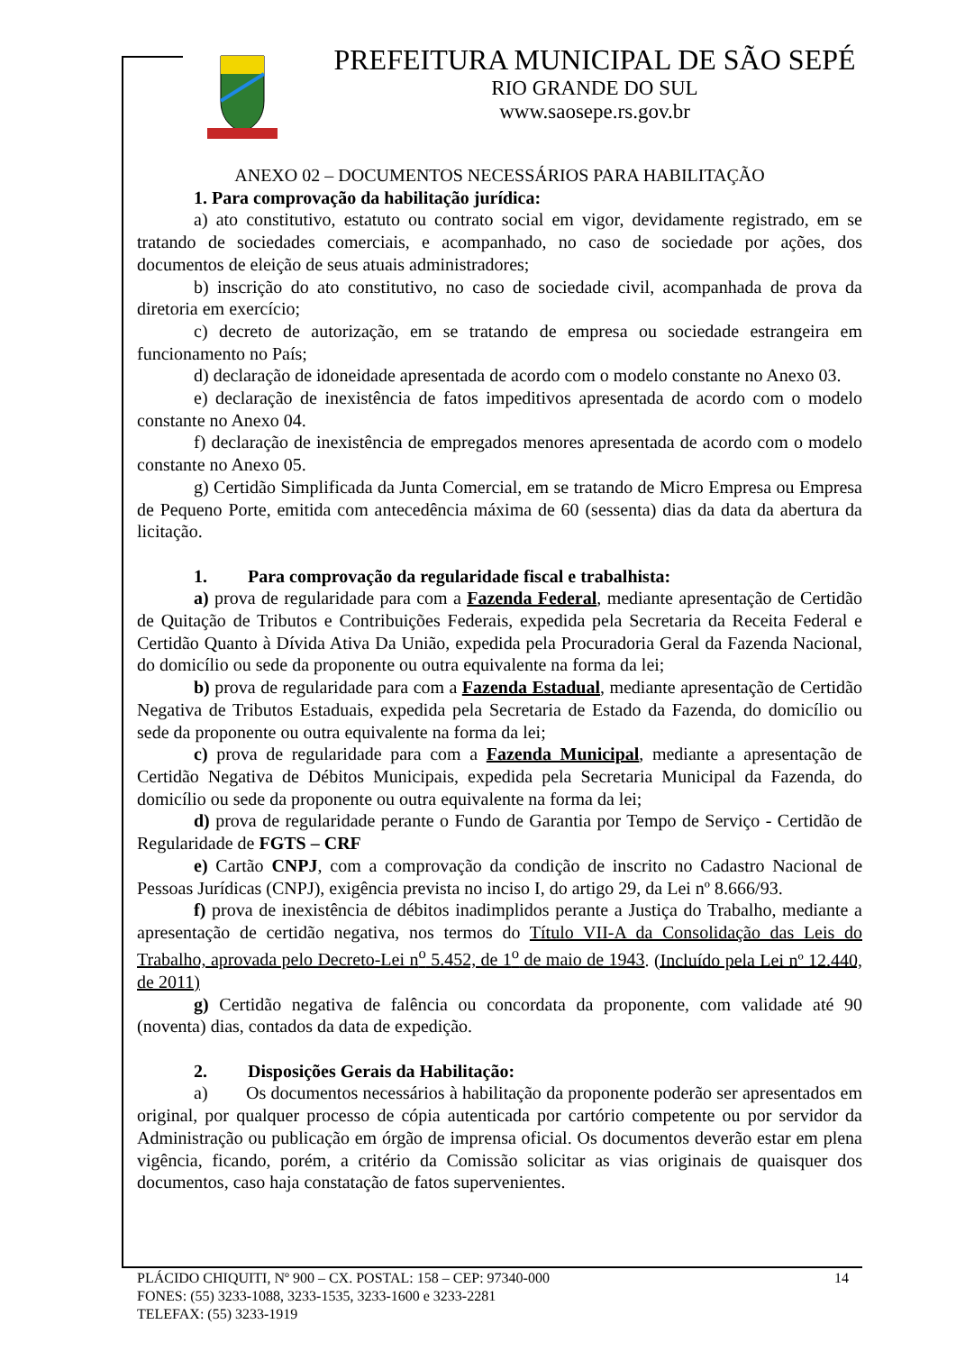PREFEITURA MUNICIPAL DE SÃO SEPÉ
RIO GRANDE DO SUL
www.saosepe.rs.gov.br
ANEXO 02 – DOCUMENTOS NECESSÁRIOS PARA HABILITAÇÃO
1. Para comprovação da habilitação jurídica:
a) ato constitutivo, estatuto ou contrato social em vigor, devidamente registrado, em se tratando de sociedades comerciais, e acompanhado, no caso de sociedade por ações, dos documentos de eleição de seus atuais administradores;
b) inscrição do ato constitutivo, no caso de sociedade civil, acompanhada de prova da diretoria em exercício;
c) decreto de autorização, em se tratando de empresa ou sociedade estrangeira em funcionamento no País;
d) declaração de idoneidade apresentada de acordo com o modelo constante no Anexo 03.
e) declaração de inexistência de fatos impeditivos apresentada de acordo com o modelo constante no Anexo 04.
f) declaração de inexistência de empregados menores apresentada de acordo com o modelo constante no Anexo 05.
g) Certidão Simplificada da Junta Comercial, em se tratando de Micro Empresa ou Empresa de Pequeno Porte, emitida com antecedência máxima de 60 (sessenta) dias da data da abertura da licitação.
1. Para comprovação da regularidade fiscal e trabalhista:
a) prova de regularidade para com a Fazenda Federal, mediante apresentação de Certidão de Quitação de Tributos e Contribuições Federais, expedida pela Secretaria da Receita Federal e Certidão Quanto à Dívida Ativa Da União, expedida pela Procuradoria Geral da Fazenda Nacional, do domicílio ou sede da proponente ou outra equivalente na forma da lei;
b) prova de regularidade para com a Fazenda Estadual, mediante apresentação de Certidão Negativa de Tributos Estaduais, expedida pela Secretaria de Estado da Fazenda, do domicílio ou sede da proponente ou outra equivalente na forma da lei;
c) prova de regularidade para com a Fazenda Municipal, mediante a apresentação de Certidão Negativa de Débitos Municipais, expedida pela Secretaria Municipal da Fazenda, do domicílio ou sede da proponente ou outra equivalente na forma da lei;
d) prova de regularidade perante o Fundo de Garantia por Tempo de Serviço - Certidão de Regularidade de FGTS – CRF
e) Cartão CNPJ, com a comprovação da condição de inscrito no Cadastro Nacional de Pessoas Jurídicas (CNPJ), exigência prevista no inciso I, do artigo 29, da Lei nº 8.666/93.
f) prova de inexistência de débitos inadimplidos perante a Justiça do Trabalho, mediante a apresentação de certidão negativa, nos termos do Título VII-A da Consolidação das Leis do Trabalho, aprovada pelo Decreto-Lei n<sup>o</sup> 5.452, de 1<sup>o</sup> de maio de 1943. (Incluído pela Lei nº 12.440, de 2011)
g) Certidão negativa de falência ou concordata da proponente, com validade até 90 (noventa) dias, contados da data de expedição.
2. Disposições Gerais da Habilitação:
a) Os documentos necessários à habilitação da proponente poderão ser apresentados em original, por qualquer processo de cópia autenticada por cartório competente ou por servidor da Administração ou publicação em órgão de imprensa oficial. Os documentos deverão estar em plena vigência, ficando, porém, a critério da Comissão solicitar as vias originais de quaisquer dos documentos, caso haja constatação de fatos supervenientes.
14 PLÁCIDO CHIQUITI, Nº 900 – CX. POSTAL: 158 – CEP: 97340-000
FONES: (55) 3233-1088, 3233-1535, 3233-1600 e 3233-2281
TELEFAX: (55) 3233-1919